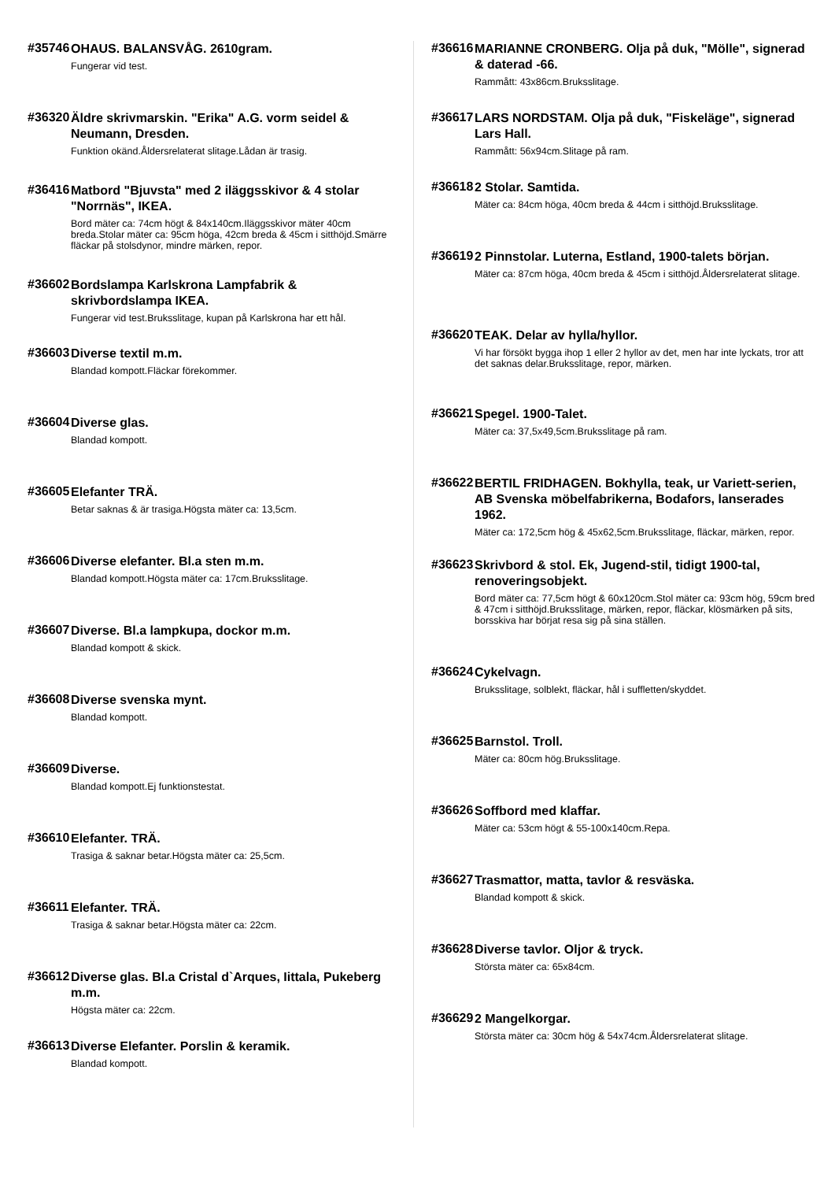#35746
OHAUS. BALANSVÅG. 2610gram.
Fungerar vid test.
#36320
Äldre skrivmarskin. "Erika" A.G. vorm seidel & Neumann, Dresden.
Funktion okänd.Åldersrelaterat slitage.Lådan är trasig.
#36416
Matbord "Bjuvsta" med 2 iläggsskivor & 4 stolar "Norrnäs", IKEA.
Bord mäter ca: 74cm högt & 84x140cm.Iläggsskivor mäter 40cm breda.Stolar mäter ca: 95cm höga, 42cm breda & 45cm i sitthöjd.Smärre fläckar på stolsdynor, mindre märken, repor.
#36602
Bordslampa Karlskrona Lampfabrik & skrivbordslampa IKEA.
Fungerar vid test.Bruksslitage, kupan på Karlskrona har ett hål.
#36603
Diverse textil m.m.
Blandad kompott.Fläckar förekommer.
#36604
Diverse glas.
Blandad kompott.
#36605
Elefanter TRÄ.
Betar saknas & är trasiga.Högsta mäter ca: 13,5cm.
#36606
Diverse elefanter. Bl.a sten m.m.
Blandad kompott.Högsta mäter ca: 17cm.Bruksslitage.
#36607
Diverse. Bl.a lampkupa, dockor m.m.
Blandad kompott & skick.
#36608
Diverse svenska mynt.
Blandad kompott.
#36609
Diverse.
Blandad kompott.Ej funktionstestat.
#36610
Elefanter. TRÄ.
Trasiga & saknar betar.Högsta mäter ca: 25,5cm.
#36611
Elefanter. TRÄ.
Trasiga & saknar betar.Högsta mäter ca: 22cm.
#36612
Diverse glas. Bl.a Cristal d`Arques, Iittala, Pukeberg m.m.
Högsta mäter ca: 22cm.
#36613
Diverse Elefanter. Porslin & keramik.
Blandad kompott.
#36616
MARIANNE CRONBERG. Olja på duk, "Mölle", signerad & daterad -66.
Rammått: 43x86cm.Bruksslitage.
#36617
LARS NORDSTAM. Olja på duk, "Fiskeläge", signerad Lars Hall.
Rammått: 56x94cm.Slitage på ram.
#36618
2 Stolar. Samtida.
Mäter ca: 84cm höga, 40cm breda & 44cm i sitthöjd.Bruksslitage.
#36619
2 Pinnstolar. Luterna, Estland, 1900-talets början.
Mäter ca: 87cm höga, 40cm breda & 45cm i sitthöjd.Åldersrelaterat slitage.
#36620
TEAK. Delar av hylla/hyllor.
Vi har försökt bygga ihop 1 eller 2 hyllor av det, men har inte lyckats, tror att det saknas delar.Bruksslitage, repor, märken.
#36621
Spegel. 1900-Talet.
Mäter ca: 37,5x49,5cm.Bruksslitage på ram.
#36622
BERTIL FRIDHAGEN. Bokhylla, teak, ur Variett-serien, AB Svenska möbelfabrikerna, Bodafors, lanserades 1962.
Mäter ca: 172,5cm hög & 45x62,5cm.Bruksslitage, fläckar, märken, repor.
#36623
Skrivbord & stol. Ek, Jugend-stil, tidigt 1900-tal, renoveringsobjekt.
Bord mäter ca: 77,5cm högt & 60x120cm.Stol mäter ca: 93cm hög, 59cm bred & 47cm i sitthöjd.Bruksslitage, märken, repor, fläckar, klösmärken på sits, borsskiva har börjat resa sig på sina ställen.
#36624
Cykelvagn.
Bruksslitage, solblekt, fläckar, hål i suffletten/skyddet.
#36625
Barnstol. Troll.
Mäter ca: 80cm hög.Bruksslitage.
#36626
Soffbord med klaffar.
Mäter ca: 53cm högt & 55-100x140cm.Repa.
#36627
Trasmattor, matta, tavlor & resväska.
Blandad kompott & skick.
#36628
Diverse tavlor. Oljor & tryck.
Största mäter ca: 65x84cm.
#36629
2 Mangelkorgar.
Största mäter ca: 30cm hög & 54x74cm.Åldersrelaterat slitage.